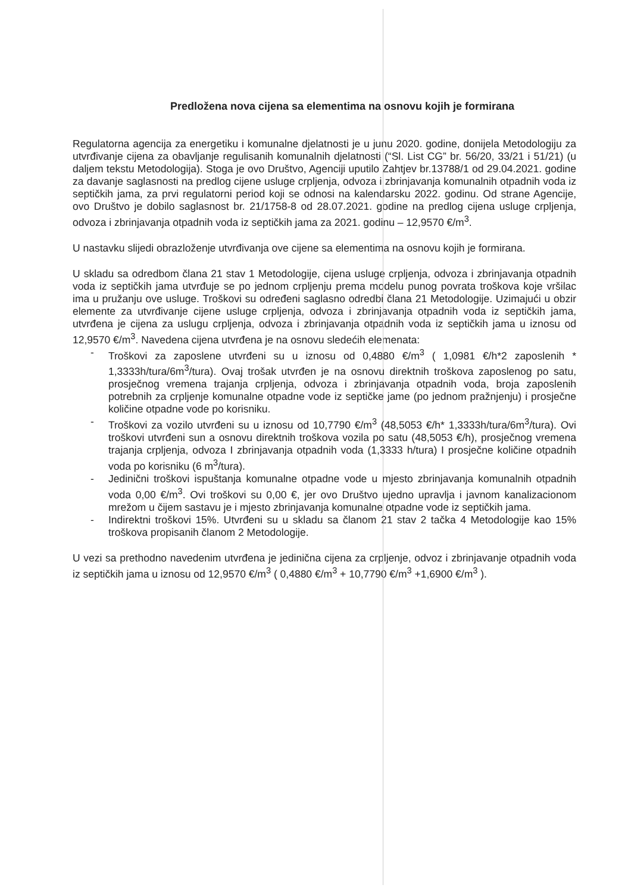Predložena nova cijena sa elementima na osnovu kojih je formirana
Regulatorna agencija za energetiku i komunalne djelatnosti je u junu 2020. godine, donijela Metodologiju za utvrđivanje cijena za obavljanje regulisanih komunalnih djelatnosti (“Sl. List CG” br. 56/20, 33/21 i 51/21) (u daljem tekstu Metodologija). Stoga je ovo Društvo, Agenciji uputilo Zahtjev br.13788/1 od 29.04.2021. godine za davanje saglasnosti na predlog cijene usluge crpljenja, odvoza i zbrinjavanja komunalnih otpadnih voda iz septičkih jama, za prvi regulatorni period koji se odnosi na kalendarsku 2022. godinu. Od strane Agencije, ovo Društvo je dobilo saglasnost br. 21/1758-8 od 28.07.2021. godine na predlog cijena usluge crpljenja, odvoza i zbrinjavanja otpadnih voda iz septičkih jama za 2021. godinu – 12,9570 €/m<sup>3</sup>.
U nastavku slijedi obrazloženje utvrđivanja ove cijene sa elementima na osnovu kojih je formirana.
U skladu sa odredbom člana 21 stav 1 Metodologije, cijena usluge crpljenja, odvoza i zbrinjavanja otpadnih voda iz septičkih jama utvrđuje se po jednom crpljenju prema modelu punog povrata troškova koje vršilac ima u pružanju ove usluge. Troškovi su određeni saglasno odredbi člana 21 Metodologije. Uzimajući u obzir elemente za utvrđivanje cijene usluge crpljenja, odvoza i zbrinjavanja otpadnih voda iz septičkih jama, utvrđena je cijena za uslugu crpljenja, odvoza i zbrinjavanja otpadnih voda iz septičkih jama u iznosu od 12,9570 €/m<sup>3</sup>. Navedena cijena utvrđena je na osnovu sledećih elemenata:
- Troškovi za zaposlene utvrđeni su u iznosu od 0,4880 €/m<sup>3</sup> ( 1,0981 €/h*2 zaposlenih * 1,3333h/tura/6m<sup>3</sup>/tura). Ovaj trošak utvrđen je na osnovu direktnih troškova zaposlenog po satu, prosječnog vremena trajanja crpljenja, odvoza i zbrinjavanja otpadnih voda, broja zaposlenih potrebnih za crpljenje komunalne otpadne vode iz septičke jame (po jednom pražnjenju) i prosječne količine otpadne vode po korisniku.
- Troškovi za vozilo utvrđeni su u iznosu od 10,7790 €/m<sup>3</sup> (48,5053 €/h* 1,3333h/tura/6m<sup>3</sup>/tura). Ovi troškovi utvrđeni sun a osnovu direktnih troškova vozila po satu (48,5053 €/h), prosječnog vremena trajanja crpljenja, odvoza I zbrinjavanja otpadnih voda (1,3333 h/tura) I prosječne količine otpadnih voda po korisniku (6 m<sup>3</sup>/tura).
- Jedinični troškovi ispuštanja komunalne otpadne vode u mjesto zbrinjavanja komunalnih otpadnih voda 0,00 €/m<sup>3</sup>. Ovi troškovi su 0,00 €, jer ovo Društvo ujedno upravlja i javnom kanalizacionom mrežom u čijem sastavu je i mjesto zbrinjavanja komunalne otpadne vode iz septičkih jama.
- Indirektni troškovi 15%. Utvrđeni su u skladu sa članom 21 stav 2 tačka 4 Metodologije kao 15% troškova propisanih članom 2 Metodologije.
U vezi sa prethodno navedenim utvrđena je jedinična cijena za crpljenje, odvoz i zbrinjavanje otpadnih voda iz septičkih jama u iznosu od 12,9570 €/m<sup>3</sup> ( 0,4880 €/m<sup>3</sup> + 10,7790 €/m<sup>3</sup> +1,6900 €/m<sup>3</sup> ).